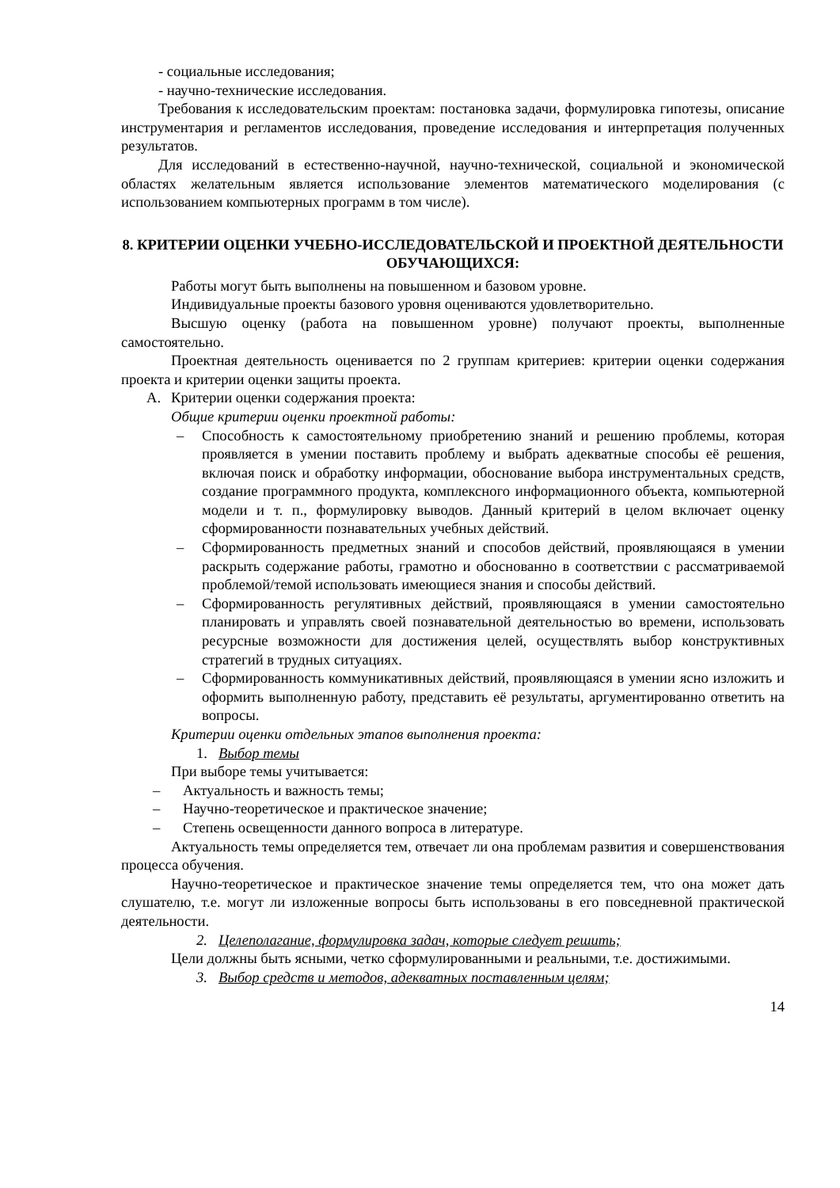- социальные исследования;
- научно-технические исследования.
Требования к исследовательским проектам: постановка задачи, формулировка гипотезы, описание инструментария и регламентов исследования, проведение исследования и интерпретация полученных результатов.
Для исследований в естественно-научной, научно-технической, социальной и экономической областях желательным является использование элементов математического моделирования (с использованием компьютерных программ в том числе).
8. КРИТЕРИИ ОЦЕНКИ УЧЕБНО-ИССЛЕДОВАТЕЛЬСКОЙ И ПРОЕКТНОЙ ДЕЯТЕЛЬНОСТИ ОБУЧАЮЩИХСЯ:
Работы могут быть выполнены на повышенном и базовом уровне.
Индивидуальные проекты базового уровня оцениваются удовлетворительно.
Высшую оценку (работа на повышенном уровне) получают проекты, выполненные самостоятельно.
Проектная деятельность оценивается по 2 группам критериев: критерии оценки содержания проекта и критерии оценки защиты проекта.
А. Критерии оценки содержания проекта:
Общие критерии оценки проектной работы:
– Способность к самостоятельному приобретению знаний и решению проблемы, которая проявляется в умении поставить проблему и выбрать адекватные способы её решения, включая поиск и обработку информации, обоснование выбора инструментальных средств, создание программного продукта, комплексного информационного объекта, компьютерной модели и т. п., формулировку выводов. Данный критерий в целом включает оценку сформированности познавательных учебных действий.
– Сформированность предметных знаний и способов действий, проявляющаяся в умении раскрыть содержание работы, грамотно и обоснованно в соответствии с рассматриваемой проблемой/темой использовать имеющиеся знания и способы действий.
– Сформированность регулятивных действий, проявляющаяся в умении самостоятельно планировать и управлять своей познавательной деятельностью во времени, использовать ресурсные возможности для достижения целей, осуществлять выбор конструктивных стратегий в трудных ситуациях.
– Сформированность коммуникативных действий, проявляющаяся в умении ясно изложить и оформить выполненную работу, представить её результаты, аргументированно ответить на вопросы.
Критерии оценки отдельных этапов выполнения проекта:
1. Выбор темы
При выборе темы учитывается:
– Актуальность и важность темы;
– Научно-теоретическое и практическое значение;
– Степень освещенности данного вопроса в литературе.
Актуальность темы определяется тем, отвечает ли она проблемам развития и совершенствования процесса обучения.
Научно-теоретическое и практическое значение темы определяется тем, что она может дать слушателю, т.е. могут ли изложенные вопросы быть использованы в его повседневной практической деятельности.
2. Целеполагание, формулировка задач, которые следует решить;
Цели должны быть ясными, четко сформулированными и реальными, т.е. достижимыми.
3. Выбор средств и методов, адекватных поставленным целям;
14